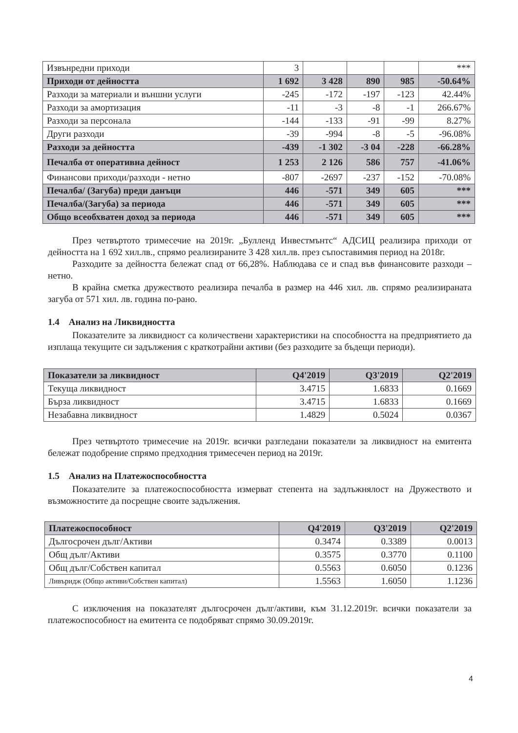| Извънредни приходи | 3 | | | | *** |
| Приходи от дейността | 1 692 | 3 428 | 890 | 985 | -50.64% |
| Разходи за материали и външни услуги | -245 | -172 | -197 | -123 | 42.44% |
| Разходи за амортизация | -11 | -3 | -8 | -1 | 266.67% |
| Разходи за персонала | -144 | -133 | -91 | -99 | 8.27% |
| Други разходи | -39 | -994 | -8 | -5 | -96.08% |
| Разходи за дейността | -439 | -1 302 | -3 04 | -228 | -66.28% |
| Печалба от оперативна дейност | 1 253 | 2 126 | 586 | 757 | -41.06% |
| Финансови приходи/разходи - нетно | -807 | -2697 | -237 | -152 | -70.08% |
| Печалба/ (Загуба) преди данъци | 446 | -571 | 349 | 605 | *** |
| Печалба/(Загуба) за периода | 446 | -571 | 349 | 605 | *** |
| Общо всеобхватен доход за периода | 446 | -571 | 349 | 605 | *** |
През четвъртото тримесечие на 2019г. „Булленд Инвестмънтс“ АДСИЦ реализира приходи от дейността на 1 692 хил.лв., спрямо реализираните 3 428 хил.лв. през съпоставимия период на 2018г.
Разходите за дейността бележат спад от 66,28%. Наблюдава се и спад във финансовите разходи – нетно.
В крайна сметка дружеството реализира печалба в размер на 446 хил. лв. спрямо реализираната загуба от 571 хил. лв. година по-рано.
1.4 Анализ на Ликвидността
Показателите за ликвидност са количествени характеристики на способността на предприятието да изплаща текущите си задължения с краткотрайни активи (без разходите за бъдещи периоди).
| Показатели за ликвидност | Q4'2019 | Q3'2019 | Q2'2019 |
| --- | --- | --- | --- |
| Текуща ликвидност | 3.4715 | 1.6833 | 0.1669 |
| Бърза ликвидност | 3.4715 | 1.6833 | 0.1669 |
| Незабавна ликвидност | 1.4829 | 0.5024 | 0.0367 |
През четвъртото тримесечие на 2019г. всички разгледани показатели за ликвидност на емитента бележат подобрение спрямо предходния тримесечен период на 2019г.
1.5 Анализ на Платежоспособността
Показателите за платежоспособността измерват степента на задлъжнялост на Дружеството и възможностите да посрещне своите задължения.
| Платежоспособност | Q4'2019 | Q3'2019 | Q2'2019 |
| --- | --- | --- | --- |
| Дългосрочен дълг/Активи | 0.3474 | 0.3389 | 0.0013 |
| Общ дълг/Активи | 0.3575 | 0.3770 | 0.1100 |
| Общ дълг/Собствен капитал | 0.5563 | 0.6050 | 0.1236 |
| Ливъридж (Общо активи/Собствен капитал) | 1.5563 | 1.6050 | 1.1236 |
С изключения на показателят дългосрочен дълг/активи, към 31.12.2019г. всички показатели за платежоспособност на емитента се подобряват спрямо 30.09.2019г.
4